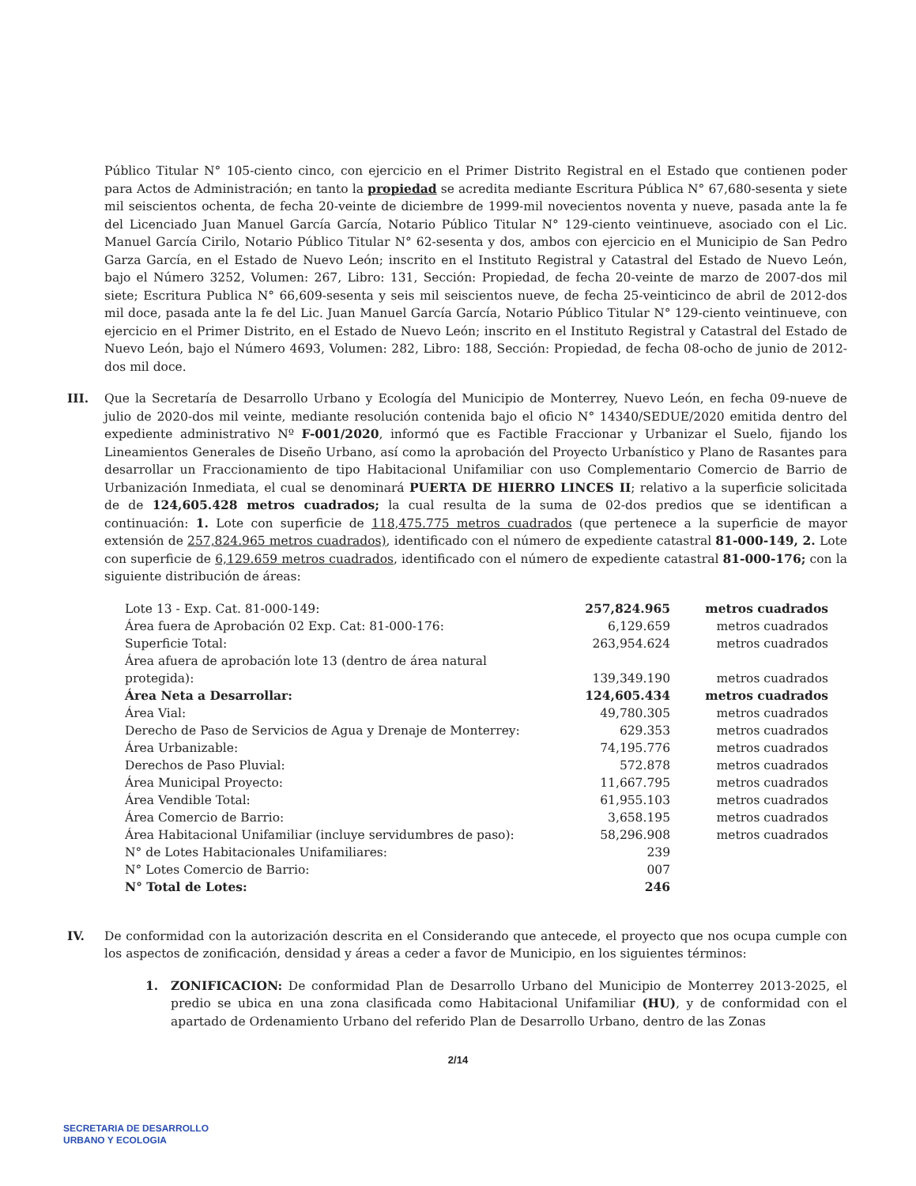Público Titular N° 105-ciento cinco, con ejercicio en el Primer Distrito Registral en el Estado que contienen poder para Actos de Administración; en tanto la propiedad se acredita mediante Escritura Pública N° 67,680-sesenta y siete mil seiscientos ochenta, de fecha 20-veinte de diciembre de 1999-mil novecientos noventa y nueve, pasada ante la fe del Licenciado Juan Manuel García García, Notario Público Titular N° 129-ciento veintinueve, asociado con el Lic. Manuel García Cirilo, Notario Público Titular N° 62-sesenta y dos, ambos con ejercicio en el Municipio de San Pedro Garza García, en el Estado de Nuevo León; inscrito en el Instituto Registral y Catastral del Estado de Nuevo León, bajo el Número 3252, Volumen: 267, Libro: 131, Sección: Propiedad, de fecha 20-veinte de marzo de 2007-dos mil siete; Escritura Publica N° 66,609-sesenta y seis mil seiscientos nueve, de fecha 25-veinticinco de abril de 2012-dos mil doce, pasada ante la fe del Lic. Juan Manuel García García, Notario Público Titular N° 129-ciento veintinueve, con ejercicio en el Primer Distrito, en el Estado de Nuevo León; inscrito en el Instituto Registral y Catastral del Estado de Nuevo León, bajo el Número 4693, Volumen: 282, Libro: 188, Sección: Propiedad, de fecha 08-ocho de junio de 2012-dos mil doce.
III. Que la Secretaría de Desarrollo Urbano y Ecología del Municipio de Monterrey, Nuevo León, en fecha 09-nueve de julio de 2020-dos mil veinte, mediante resolución contenida bajo el oficio N° 14340/SEDUE/2020 emitida dentro del expediente administrativo Nº F-001/2020, informó que es Factible Fraccionar y Urbanizar el Suelo, fijando los Lineamientos Generales de Diseño Urbano, así como la aprobación del Proyecto Urbanístico y Plano de Rasantes para desarrollar un Fraccionamiento de tipo Habitacional Unifamiliar con uso Complementario Comercio de Barrio de Urbanización Inmediata, el cual se denominará PUERTA DE HIERRO LINCES II; relativo a la superficie solicitada de de 124,605.428 metros cuadrados; la cual resulta de la suma de 02-dos predios que se identifican a continuación: 1. Lote con superficie de 118,475.775 metros cuadrados (que pertenece a la superficie de mayor extensión de 257,824.965 metros cuadrados), identificado con el número de expediente catastral 81-000-149, 2. Lote con superficie de 6,129.659 metros cuadrados, identificado con el número de expediente catastral 81-000-176; con la siguiente distribución de áreas:
| Lote 13 - Exp. Cat. 81-000-149: | 257,824.965 | metros cuadrados |
| Área fuera de Aprobación 02 Exp. Cat: 81-000-176: | 6,129.659 | metros cuadrados |
| Superficie Total: | 263,954.624 | metros cuadrados |
| Área afuera de aprobación lote 13 (dentro de área natural protegida): | 139,349.190 | metros cuadrados |
| Área Neta a Desarrollar: | 124,605.434 | metros cuadrados |
| Área Vial: | 49,780.305 | metros cuadrados |
| Derecho de Paso de Servicios de Agua y Drenaje de Monterrey: | 629.353 | metros cuadrados |
| Área Urbanizable: | 74,195.776 | metros cuadrados |
| Derechos de Paso Pluvial: | 572.878 | metros cuadrados |
| Área Municipal Proyecto: | 11,667.795 | metros cuadrados |
| Área Vendible Total: | 61,955.103 | metros cuadrados |
| Área Comercio de Barrio: | 3,658.195 | metros cuadrados |
| Área Habitacional Unifamiliar (incluye servidumbres de paso): | 58,296.908 | metros cuadrados |
| N° de Lotes Habitacionales Unifamiliares: | 239 | |
| N° Lotes Comercio de Barrio: | 007 | |
| N° Total de Lotes: | 246 | |
IV. De conformidad con la autorización descrita en el Considerando que antecede, el proyecto que nos ocupa cumple con los aspectos de zonificación, densidad y áreas a ceder a favor de Municipio, en los siguientes términos:
1. ZONIFICACION: De conformidad Plan de Desarrollo Urbano del Municipio de Monterrey 2013-2025, el predio se ubica en una zona clasificada como Habitacional Unifamiliar (HU), y de conformidad con el apartado de Ordenamiento Urbano del referido Plan de Desarrollo Urbano, dentro de las Zonas
2/14
SECRETARIA DE DESARROLLO
URBANO Y ECOLOGIA